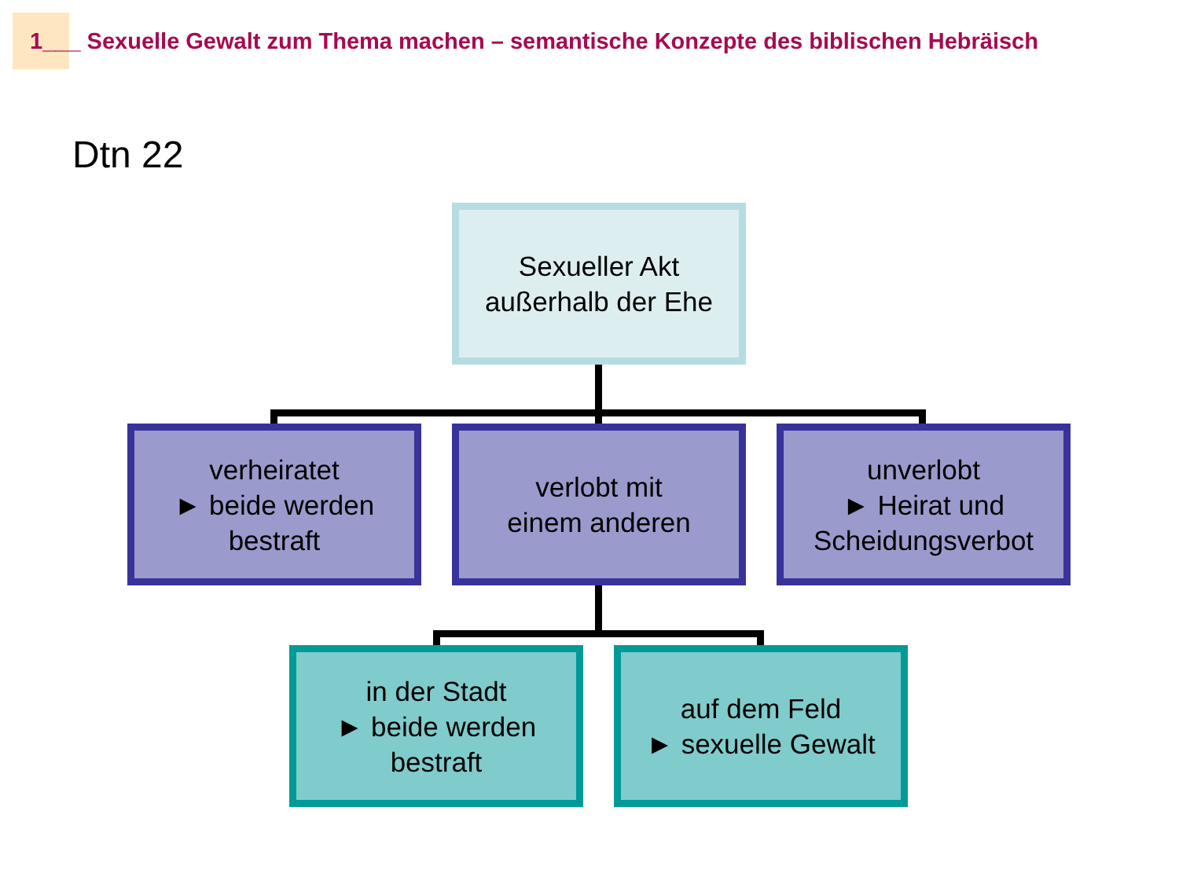1___ Sexuelle Gewalt zum Thema machen – semantische Konzepte des biblischen Hebräisch
Dtn 22
Sexueller Akt
außerhalb der Ehe
verheiratet
► beide werden
bestraft
verlobt mit
einem anderen
unverlobt
► Heirat und
Scheidungsverbot
in der Stadt
► beide werden
bestraft
auf dem Feld
► sexuelle Gewalt